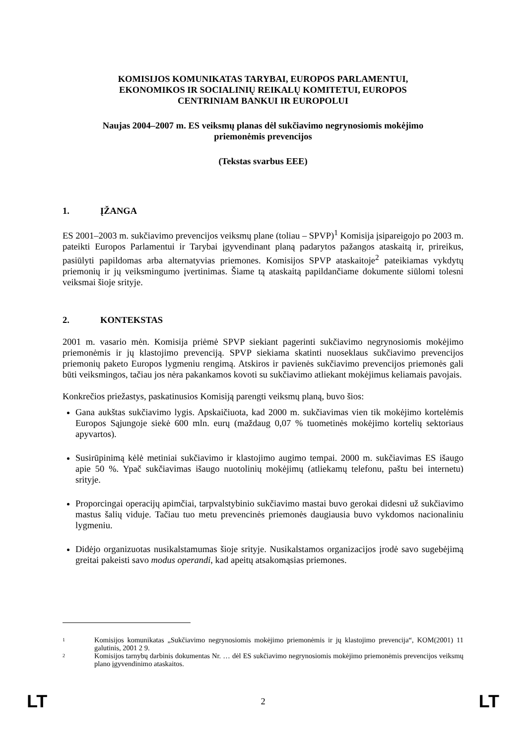KOMISIJOS KOMUNIKATAS TARYBAI, EUROPOS PARLAMENTUI,
EKONOMIKOS IR SOCIALINIŲ REIKALŲ KOMITETUI, EUROPOS
CENTRINIAM BANKUI IR EUROPOLUI
Naujas 2004–2007 m. ES veiksmų planas dėl sukčiavimo negrynosiomis mokėjimo
priemonėmis prevencijos
(Tekstas svarbus EEE)
1. ĮŽANGA
ES 2001–2003 m. sukčiavimo prevencijos veiksmų plane (toliau – SPVP)<sup>1</sup> Komisija įsipareigojo po 2003 m. pateikti Europos Parlamentui ir Tarybai įgyvendinant planą padarytos pažangos ataskaitą ir, prireikus, pasiūlyti papildomas arba alternatyvias priemones. Komisijos SPVP ataskaitoje<sup>2</sup> pateikiamas vykdytų priemonių ir jų veiksmingumo įvertinimas. Šiame tą ataskaitą papildančiame dokumente siūlomi tolesni veiksmai šioje srityje.
2. KONTEKSTAS
2001 m. vasario mėn. Komisija priėmė SPVP siekiant pagerinti sukčiavimo negrynosiomis mokėjimo priemonėmis ir jų klastojimo prevenciją. SPVP siekiama skatinti nuoseklaus sukčiavimo prevencijos priemonių paketo Europos lygmeniu rengimą. Atskiros ir pavienės sukčiavimo prevencijos priemonės gali būti veiksmingos, tačiau jos nėra pakankamos kovoti su sukčiavimo atliekant mokėjimus keliamais pavojais.
Konkrečios priežastys, paskatinusios Komisiją parengti veiksmų planą, buvo šios:
Gana aukštas sukčiavimo lygis. Apskaičiuota, kad 2000 m. sukčiavimas vien tik mokėjimo kortelėmis Europos Sąjungoje siekė 600 mln. eurų (maždaug 0,07 % tuometinės mokėjimo kortelių sektoriaus apyvartos).
Susirūpinimą kėlė metiniai sukčiavimo ir klastojimo augimo tempai. 2000 m. sukčiavimas ES išaugo apie 50 %. Ypač sukčiavimas išaugo nuotolinių mokėjimų (atliekamų telefonu, paštu bei internetu) srityje.
Proporcingai operacijų apimčiai, tarpvalstybinio sukčiavimo mastai buvo gerokai didesni už sukčiavimo mastus šalių viduje. Tačiau tuo metu prevencinės priemonės daugiausia buvo vykdomos nacionaliniu lygmeniu.
Didėjo organizuotas nusikalstamumas šioje srityje. Nusikalstamos organizacijos įrodė savo sugebėjimą greitai pakeisti savo modus operandi, kad apeitų atsakomąsias priemones.
1 Komisijos komunikatas „Sukčiavimo negrynosiomis mokėjimo priemonėmis ir jų klastojimo prevencija“, KOM(2001) 11 galutinis, 2001 2 9.
2 Komisijos tarnybų darbinis dokumentas Nr. … dėl ES sukčiavimo negrynosiomis mokėjimo priemonėmis prevencijos veiksmų plano įgyvendinimo ataskaitos.
LT 2 LT